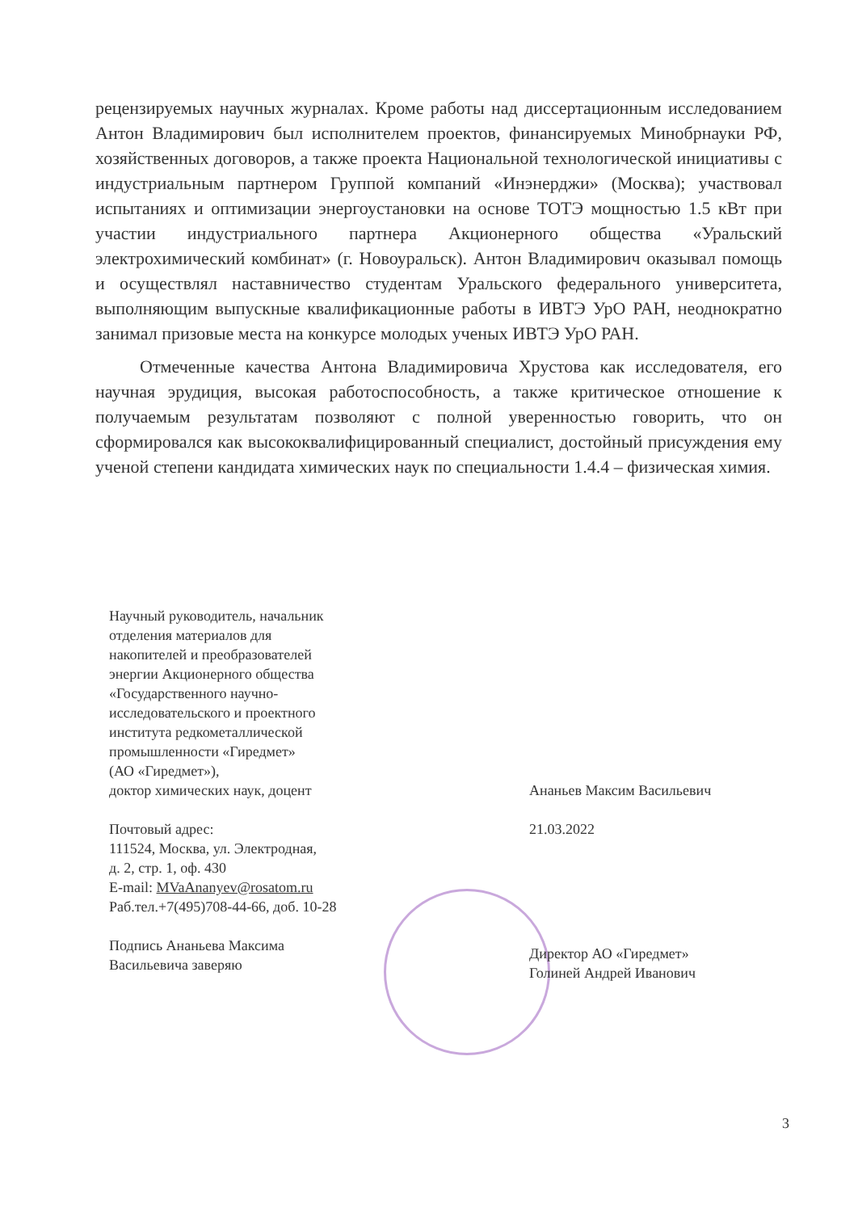рецензируемых научных журналах. Кроме работы над диссертационным исследованием Антон Владимирович был исполнителем проектов, финансируемых Минобрнауки РФ, хозяйственных договоров, а также проекта Национальной технологической инициативы с индустриальным партнером Группой компаний «Инэнерджи» (Москва); участвовал испытаниях и оптимизации энергоустановки на основе ТОТЭ мощностью 1.5 кВт при участии индустриального партнера Акционерного общества «Уральский электрохимический комбинат» (г. Новоуральск). Антон Владимирович оказывал помощь и осуществлял наставничество студентам Уральского федерального университета, выполняющим выпускные квалификационные работы в ИВТЭ УрО РАН, неоднократно занимал призовые места на конкурсе молодых ученых ИВТЭ УрО РАН.
Отмеченные качества Антона Владимировича Хрустова как исследователя, его научная эрудиция, высокая работоспособность, а также критическое отношение к получаемым результатам позволяют с полной уверенностью говорить, что он сформировался как высококвалифицированный специалист, достойный присуждения ему ученой степени кандидата химических наук по специальности 1.4.4 – физическая химия.
Научный руководитель, начальник
отделения материалов для
накопителей и преобразователей
энергии Акционерного общества
«Государственного научно-
исследовательского и проектного
института редкометаллической
промышленности «Гиредмет»
(АО «Гиредмет»),
доктор химических наук, доцент
Почтовый адрес:
111524, Москва, ул. Электродная,
д. 2, стр. 1, оф. 430
E-mail: MVaAnanyev@rosatom.ru
Раб.тел.+7(495)708-44-66, доб. 10-28
Подпись Ананьева Максима
Васильевича заверяю
Ананьев Максим Васильевич
21.03.2022
Директор АО «Гиредмет»
Голиней Андрей Иванович
3